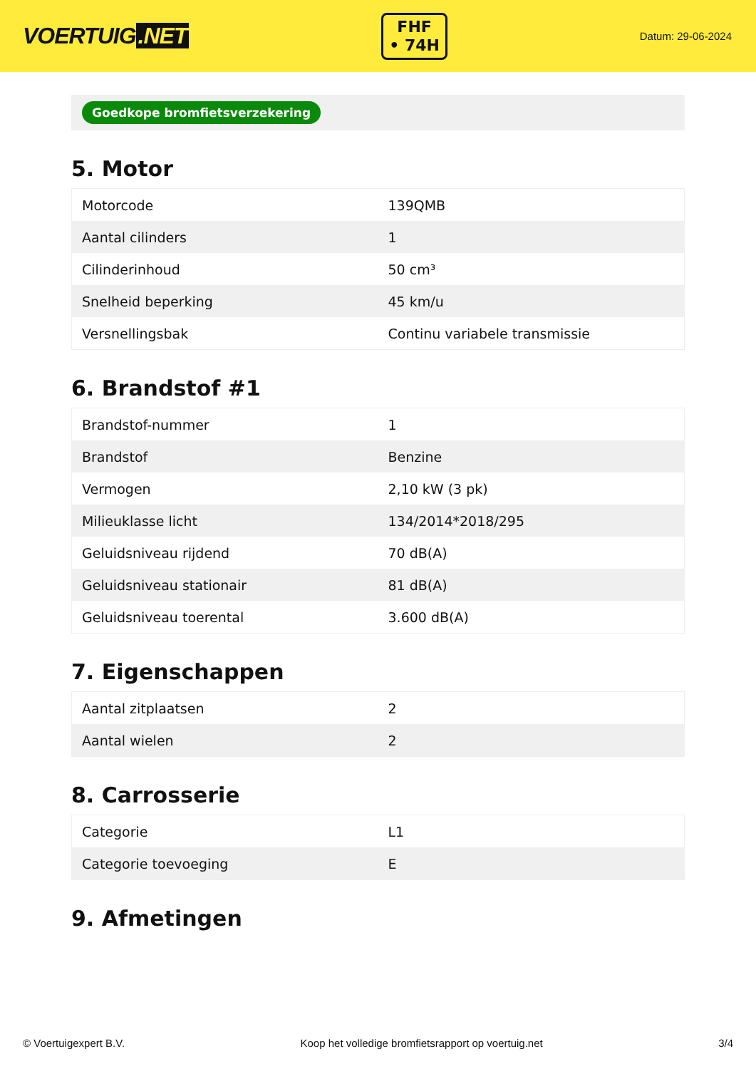VOERTUIG.NET
FHF
• 74H
Datum: 29-06-2024
Goedkope bromfietsverzekering
5. Motor
| Motorcode | 139QMB |
| Aantal cilinders | 1 |
| Cilinderinhoud | 50 cm³ |
| Snelheid beperking | 45 km/u |
| Versnellingsbak | Continu variabele transmissie |
6. Brandstof #1
| Brandstof-nummer | 1 |
| Brandstof | Benzine |
| Vermogen | 2,10 kW (3 pk) |
| Milieuklasse licht | 134/2014*2018/295 |
| Geluidsniveau rijdend | 70 dB(A) |
| Geluidsniveau stationair | 81 dB(A) |
| Geluidsniveau toerental | 3.600 dB(A) |
7. Eigenschappen
| Aantal zitplaatsen | 2 |
| Aantal wielen | 2 |
8. Carrosserie
| Categorie | L1 |
| Categorie toevoeging | E |
9. Afmetingen
© Voertuigexpert B.V. Koop het volledige bromfietsrapport op voertuig.net 3/4